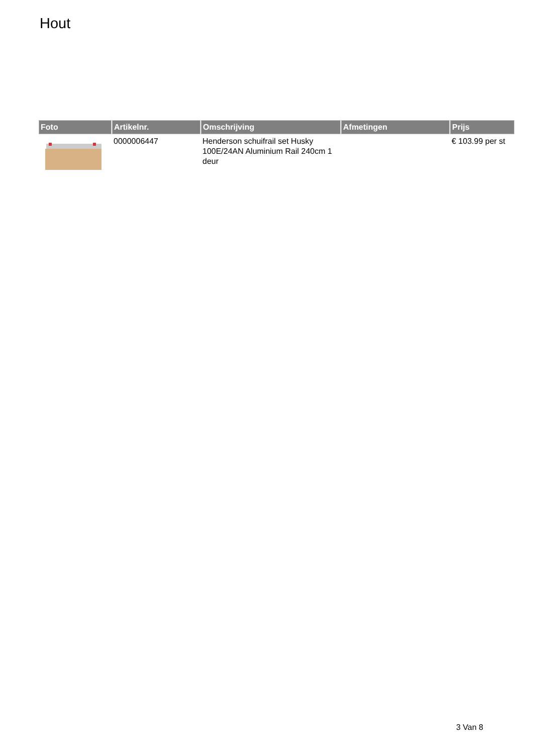Hout
| Foto | Artikelnr. | Omschrijving | Afmetingen | Prijs |
| --- | --- | --- | --- | --- |
| | 0000006447 | Henderson schuifrail set Husky 100E/24AN Aluminium Rail 240cm 1 deur | | € 103.99 per st |
3 Van 8